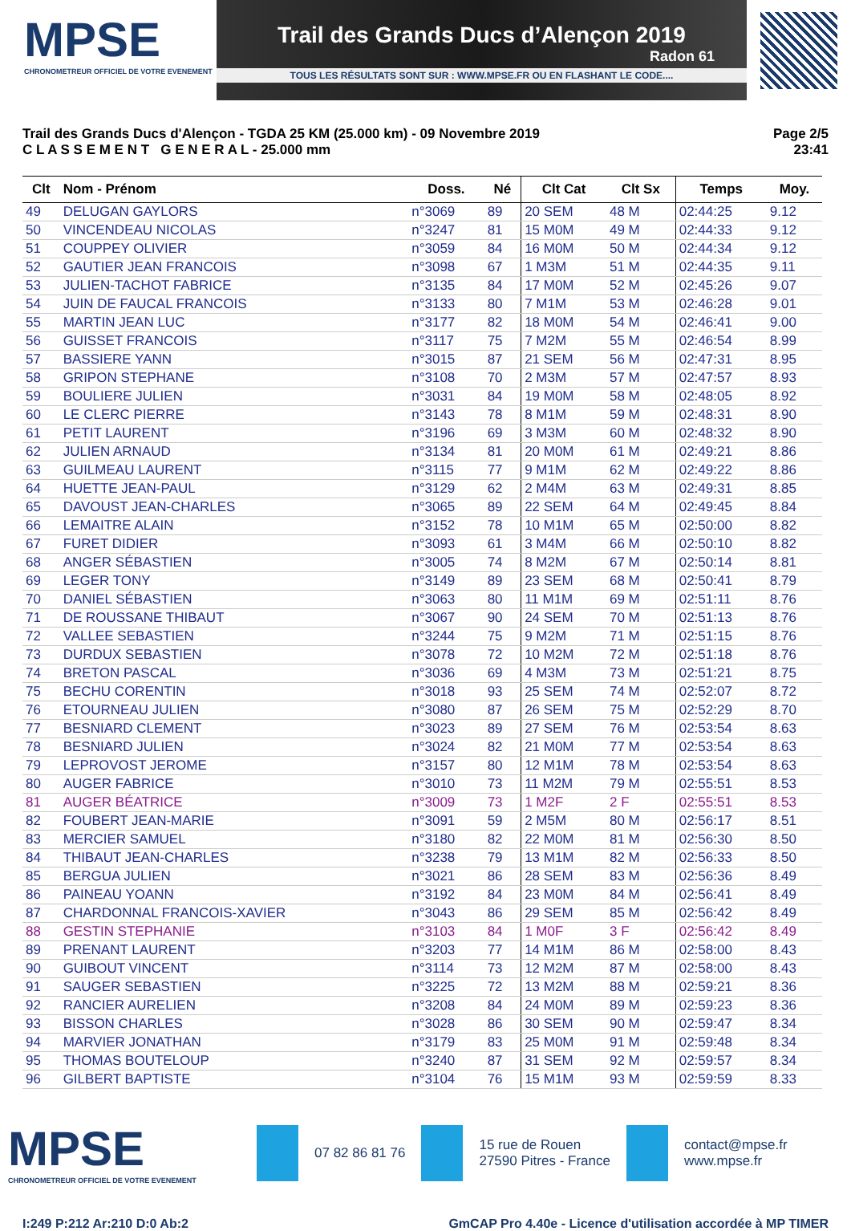MPSE
CHRONOMETREUR OFFICIEL DE VOTRE EVENEMENT
Trail des Grands Ducs d’Alençon 2019
Radon 61
TOUS LES RÉSULTATS SONT SUR : WWW.MPSE.FR OU EN FLASHANT LE CODE....
Trail des Grands Ducs d'Alençon - TGDA 25 KM (25.000 km) - 09 Novembre 2019
C L A S S E M E N T G E N E R A L - 25.000 mm
Page 2/5
23:41
| Clt | Nom - Prénom | Doss. | Né | Clt Cat | Clt Sx | Temps | Moy. |
| --- | --- | --- | --- | --- | --- | --- | --- |
| 49 | DELUGAN GAYLORS | n°3069 | 89 | 20 SEM | 48 M | 02:44:25 | 9.12 |
| 50 | VINCENDEAU NICOLAS | n°3247 | 81 | 15 M0M | 49 M | 02:44:33 | 9.12 |
| 51 | COUPPEY OLIVIER | n°3059 | 84 | 16 M0M | 50 M | 02:44:34 | 9.12 |
| 52 | GAUTIER JEAN FRANCOIS | n°3098 | 67 | 1 M3M | 51 M | 02:44:35 | 9.11 |
| 53 | JULIEN-TACHOT FABRICE | n°3135 | 84 | 17 M0M | 52 M | 02:45:26 | 9.07 |
| 54 | JUIN DE FAUCAL FRANCOIS | n°3133 | 80 | 7 M1M | 53 M | 02:46:28 | 9.01 |
| 55 | MARTIN JEAN LUC | n°3177 | 82 | 18 M0M | 54 M | 02:46:41 | 9.00 |
| 56 | GUISSET FRANCOIS | n°3117 | 75 | 7 M2M | 55 M | 02:46:54 | 8.99 |
| 57 | BASSIERE YANN | n°3015 | 87 | 21 SEM | 56 M | 02:47:31 | 8.95 |
| 58 | GRIPON STEPHANE | n°3108 | 70 | 2 M3M | 57 M | 02:47:57 | 8.93 |
| 59 | BOULIERE JULIEN | n°3031 | 84 | 19 M0M | 58 M | 02:48:05 | 8.92 |
| 60 | LE CLERC PIERRE | n°3143 | 78 | 8 M1M | 59 M | 02:48:31 | 8.90 |
| 61 | PETIT LAURENT | n°3196 | 69 | 3 M3M | 60 M | 02:48:32 | 8.90 |
| 62 | JULIEN ARNAUD | n°3134 | 81 | 20 M0M | 61 M | 02:49:21 | 8.86 |
| 63 | GUILMEAU LAURENT | n°3115 | 77 | 9 M1M | 62 M | 02:49:22 | 8.86 |
| 64 | HUETTE JEAN-PAUL | n°3129 | 62 | 2 M4M | 63 M | 02:49:31 | 8.85 |
| 65 | DAVOUST JEAN-CHARLES | n°3065 | 89 | 22 SEM | 64 M | 02:49:45 | 8.84 |
| 66 | LEMAITRE ALAIN | n°3152 | 78 | 10 M1M | 65 M | 02:50:00 | 8.82 |
| 67 | FURET DIDIER | n°3093 | 61 | 3 M4M | 66 M | 02:50:10 | 8.82 |
| 68 | ANGER SÉBASTIEN | n°3005 | 74 | 8 M2M | 67 M | 02:50:14 | 8.81 |
| 69 | LEGER TONY | n°3149 | 89 | 23 SEM | 68 M | 02:50:41 | 8.79 |
| 70 | DANIEL SÉBASTIEN | n°3063 | 80 | 11 M1M | 69 M | 02:51:11 | 8.76 |
| 71 | DE ROUSSANE THIBAUT | n°3067 | 90 | 24 SEM | 70 M | 02:51:13 | 8.76 |
| 72 | VALLEE SEBASTIEN | n°3244 | 75 | 9 M2M | 71 M | 02:51:15 | 8.76 |
| 73 | DURDUX SEBASTIEN | n°3078 | 72 | 10 M2M | 72 M | 02:51:18 | 8.76 |
| 74 | BRETON PASCAL | n°3036 | 69 | 4 M3M | 73 M | 02:51:21 | 8.75 |
| 75 | BECHU CORENTIN | n°3018 | 93 | 25 SEM | 74 M | 02:52:07 | 8.72 |
| 76 | ETOURNEAU JULIEN | n°3080 | 87 | 26 SEM | 75 M | 02:52:29 | 8.70 |
| 77 | BESNIARD CLEMENT | n°3023 | 89 | 27 SEM | 76 M | 02:53:54 | 8.63 |
| 78 | BESNIARD JULIEN | n°3024 | 82 | 21 M0M | 77 M | 02:53:54 | 8.63 |
| 79 | LEPROVOST JEROME | n°3157 | 80 | 12 M1M | 78 M | 02:53:54 | 8.63 |
| 80 | AUGER FABRICE | n°3010 | 73 | 11 M2M | 79 M | 02:55:51 | 8.53 |
| 81 | AUGER BÉATRICE | n°3009 | 73 | 1 M2F | 2 F | 02:55:51 | 8.53 |
| 82 | FOUBERT JEAN-MARIE | n°3091 | 59 | 2 M5M | 80 M | 02:56:17 | 8.51 |
| 83 | MERCIER SAMUEL | n°3180 | 82 | 22 M0M | 81 M | 02:56:30 | 8.50 |
| 84 | THIBAUT JEAN-CHARLES | n°3238 | 79 | 13 M1M | 82 M | 02:56:33 | 8.50 |
| 85 | BERGUA JULIEN | n°3021 | 86 | 28 SEM | 83 M | 02:56:36 | 8.49 |
| 86 | PAINEAU YOANN | n°3192 | 84 | 23 M0M | 84 M | 02:56:41 | 8.49 |
| 87 | CHARDONNAL FRANCOIS-XAVIER | n°3043 | 86 | 29 SEM | 85 M | 02:56:42 | 8.49 |
| 88 | GESTIN STEPHANIE | n°3103 | 84 | 1 M0F | 3 F | 02:56:42 | 8.49 |
| 89 | PRENANT LAURENT | n°3203 | 77 | 14 M1M | 86 M | 02:58:00 | 8.43 |
| 90 | GUIBOUT VINCENT | n°3114 | 73 | 12 M2M | 87 M | 02:58:00 | 8.43 |
| 91 | SAUGER SEBASTIEN | n°3225 | 72 | 13 M2M | 88 M | 02:59:21 | 8.36 |
| 92 | RANCIER AURELIEN | n°3208 | 84 | 24 M0M | 89 M | 02:59:23 | 8.36 |
| 93 | BISSON CHARLES | n°3028 | 86 | 30 SEM | 90 M | 02:59:47 | 8.34 |
| 94 | MARVIER JONATHAN | n°3179 | 83 | 25 M0M | 91 M | 02:59:48 | 8.34 |
| 95 | THOMAS BOUTELOUP | n°3240 | 87 | 31 SEM | 92 M | 02:59:57 | 8.34 |
| 96 | GILBERT BAPTISTE | n°3104 | 76 | 15 M1M | 93 M | 02:59:59 | 8.33 |
MPSE
CHRONOMETREUR OFFICIEL DE VOTRE EVENEMENT
07 82 86 81 76
15 rue de Rouen
27590 Pitres - France
contact@mpse.fr
www.mpse.fr
I:249 P:212 Ar:210 D:0 Ab:2 GmCAP Pro 4.40e - Licence d'utilisation accordée à MP TIMER